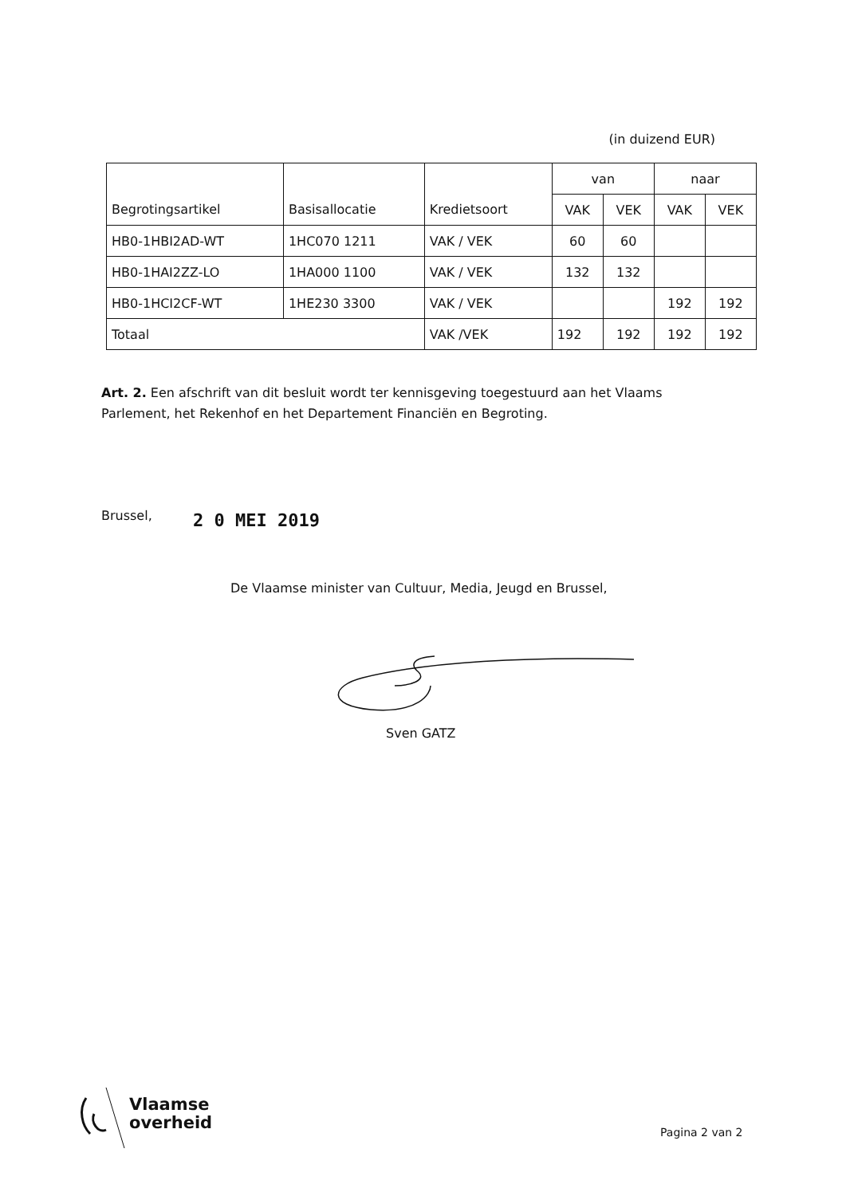(in duizend EUR)
| Begrotingsartikel | Basisallocatie | Kredietsoort | van | | naar | |
| --- | --- | --- | --- | --- | --- | --- |
| | | | VAK | VEK | VAK | VEK |
| HB0-1HBI2AD-WT | 1HC070 1211 | VAK / VEK | 60 | 60 | | |
| HB0-1HAI2ZZ-LO | 1HA000 1100 | VAK / VEK | 132 | 132 | | |
| HB0-1HCI2CF-WT | 1HE230 3300 | VAK / VEK | | | 192 | 192 |
| Totaal | | VAK /VEK | 192 | 192 | 192 | 192 |
Art. 2. Een afschrift van dit besluit wordt ter kennisgeving toegestuurd aan het Vlaams Parlement, het Rekenhof en het Departement Financiën en Begroting.
Brussel, 2 0 MEI 2019
De Vlaamse minister van Cultuur, Media, Jeugd en Brussel,
Sven GATZ
Vlaamse
overheid
Pagina 2 van 2